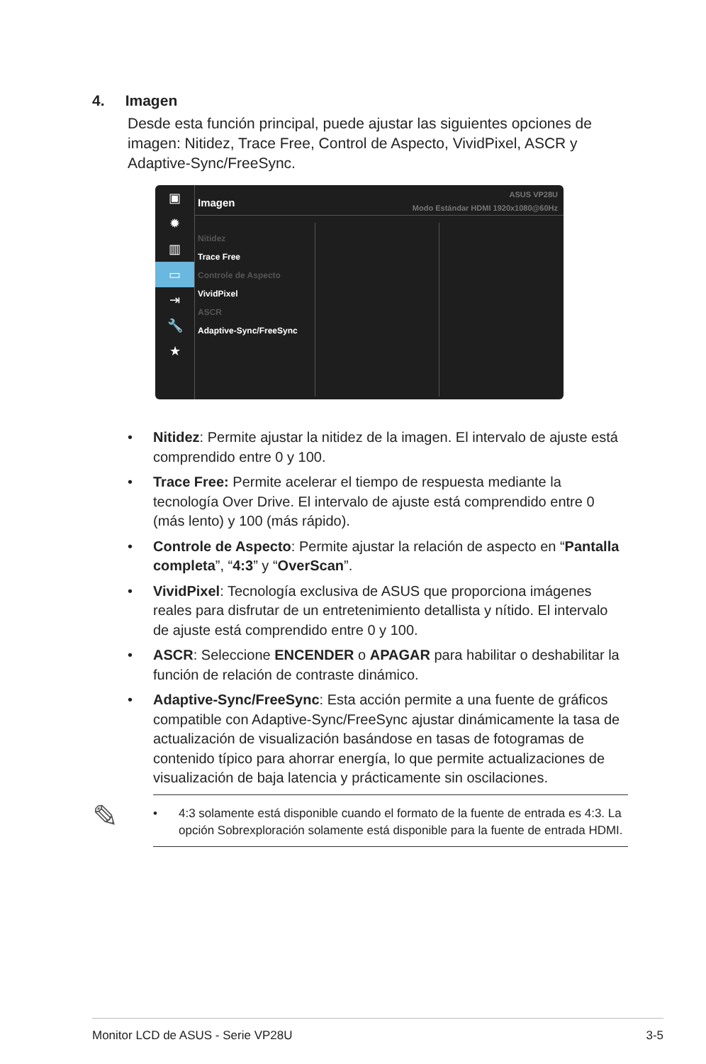4. Imagen
Desde esta función principal, puede ajustar las siguientes opciones de imagen: Nitidez, Trace Free, Control de Aspecto, VividPixel, ASCR y Adaptive-Sync/FreeSync.
▣
✹
▥
▭
⇥
🔧
★
Imagen
ASUS VP28U
Modo Estándar HDMI 1920x1080@60Hz
Nitidez
Trace Free
Controle de Aspecto
VividPixel
ASCR
Adaptive-Sync/FreeSync
• Nitidez: Permite ajustar la nitidez de la imagen. El intervalo de ajuste está comprendido entre 0 y 100.
• Trace Free: Permite acelerar el tiempo de respuesta mediante la tecnología Over Drive. El intervalo de ajuste está comprendido entre 0 (más lento) y 100 (más rápido).
• Controle de Aspecto: Permite ajustar la relación de aspecto en “Pantalla completa”, “4:3” y “OverScan”.
• VividPixel: Tecnología exclusiva de ASUS que proporciona imágenes reales para disfrutar de un entretenimiento detallista y nítido. El intervalo de ajuste está comprendido entre 0 y 100.
• ASCR: Seleccione ENCENDER o APAGAR para habilitar o deshabilitar la función de relación de contraste dinámico.
• Adaptive-Sync/FreeSync: Esta acción permite a una fuente de gráficos compatible con Adaptive-Sync/FreeSync ajustar dinámicamente la tasa de actualización de visualización basándose en tasas de fotogramas de contenido típico para ahorrar energía, lo que permite actualizaciones de visualización de baja latencia y prácticamente sin oscilaciones.
✎
• 4:3 solamente está disponible cuando el formato de la fuente de entrada es 4:3. La opción Sobrexploración solamente está disponible para la fuente de entrada HDMI.
Monitor LCD de ASUS - Serie VP28U 3-5